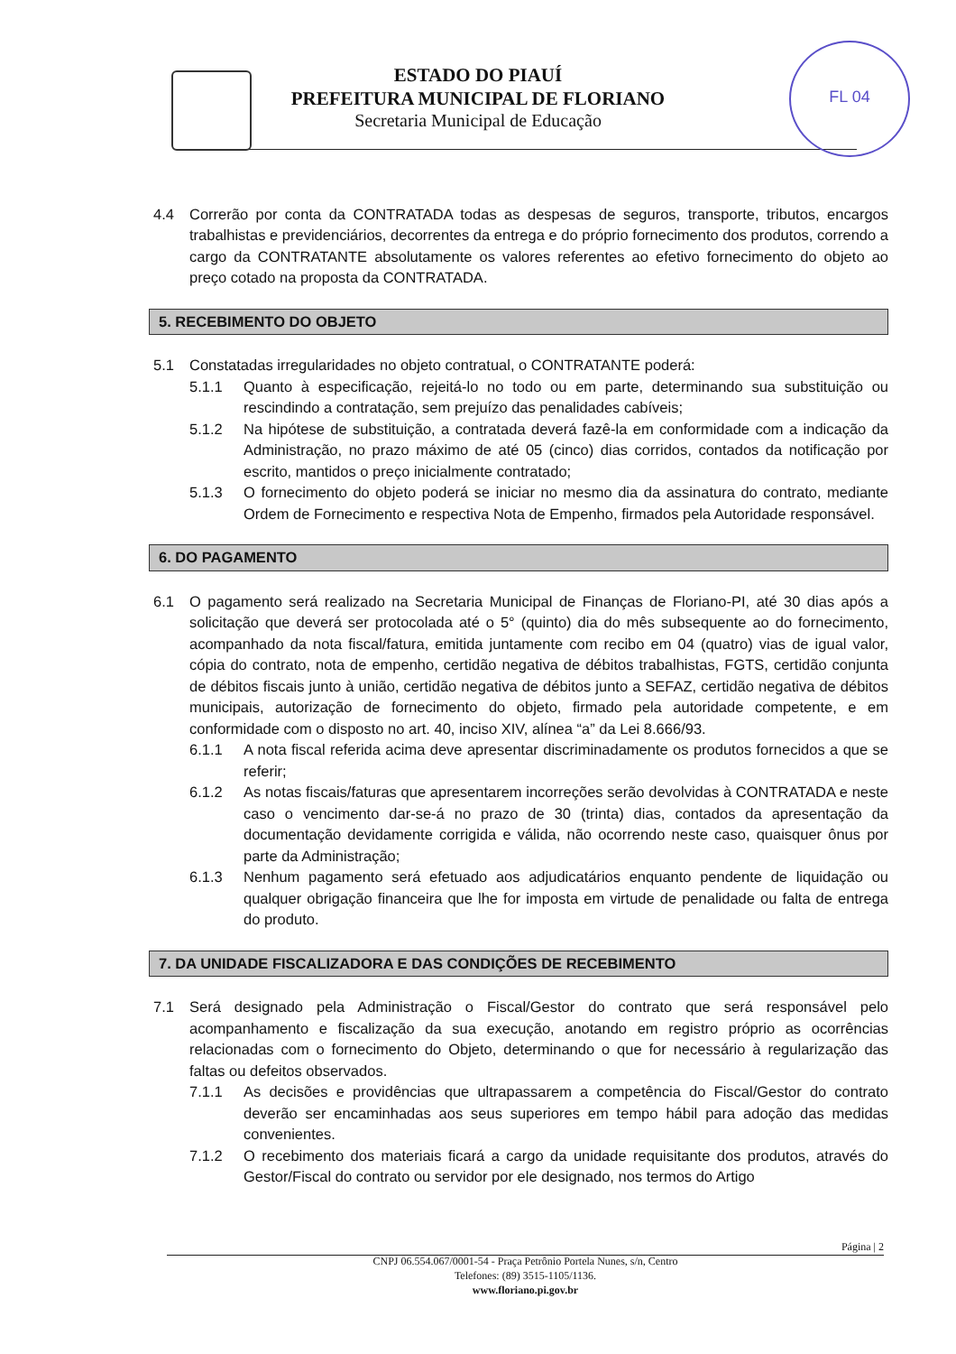FL 04
ESTADO DO PIAUÍ
PREFEITURA MUNICIPAL DE FLORIANO
Secretaria Municipal de Educação
4.4 Correrão por conta da CONTRATADA todas as despesas de seguros, transporte, tributos, encargos trabalhistas e previdenciários, decorrentes da entrega e do próprio fornecimento dos produtos, correndo a cargo da CONTRATANTE absolutamente os valores referentes ao efetivo fornecimento do objeto ao preço cotado na proposta da CONTRATADA.
5. RECEBIMENTO DO OBJETO
5.1 Constatadas irregularidades no objeto contratual, o CONTRATANTE poderá:
5.1.1 Quanto à especificação, rejeitá-lo no todo ou em parte, determinando sua substituição ou rescindindo a contratação, sem prejuízo das penalidades cabíveis;
5.1.2 Na hipótese de substituição, a contratada deverá fazê-la em conformidade com a indicação da Administração, no prazo máximo de até 05 (cinco) dias corridos, contados da notificação por escrito, mantidos o preço inicialmente contratado;
5.1.3 O fornecimento do objeto poderá se iniciar no mesmo dia da assinatura do contrato, mediante Ordem de Fornecimento e respectiva Nota de Empenho, firmados pela Autoridade responsável.
6. DO PAGAMENTO
6.1 O pagamento será realizado na Secretaria Municipal de Finanças de Floriano-PI, até 30 dias após a solicitação que deverá ser protocolada até o 5° (quinto) dia do mês subsequente ao do fornecimento, acompanhado da nota fiscal/fatura, emitida juntamente com recibo em 04 (quatro) vias de igual valor, cópia do contrato, nota de empenho, certidão negativa de débitos trabalhistas, FGTS, certidão conjunta de débitos fiscais junto à união, certidão negativa de débitos junto a SEFAZ, certidão negativa de débitos municipais, autorização de fornecimento do objeto, firmado pela autoridade competente, e em conformidade com o disposto no art. 40, inciso XIV, alínea “a” da Lei 8.666/93.
6.1.1 A nota fiscal referida acima deve apresentar discriminadamente os produtos fornecidos a que se referir;
6.1.2 As notas fiscais/faturas que apresentarem incorreções serão devolvidas à CONTRATADA e neste caso o vencimento dar-se-á no prazo de 30 (trinta) dias, contados da apresentação da documentação devidamente corrigida e válida, não ocorrendo neste caso, quaisquer ônus por parte da Administração;
6.1.3 Nenhum pagamento será efetuado aos adjudicatários enquanto pendente de liquidação ou qualquer obrigação financeira que lhe for imposta em virtude de penalidade ou falta de entrega do produto.
7. DA UNIDADE FISCALIZADORA E DAS CONDIÇÕES DE RECEBIMENTO
7.1 Será designado pela Administração o Fiscal/Gestor do contrato que será responsável pelo acompanhamento e fiscalização da sua execução, anotando em registro próprio as ocorrências relacionadas com o fornecimento do Objeto, determinando o que for necessário à regularização das faltas ou defeitos observados.
7.1.1 As decisões e providências que ultrapassarem a competência do Fiscal/Gestor do contrato deverão ser encaminhadas aos seus superiores em tempo hábil para adoção das medidas convenientes.
7.1.2 O recebimento dos materiais ficará a cargo da unidade requisitante dos produtos, através do Gestor/Fiscal do contrato ou servidor por ele designado, nos termos do Artigo
Página | 2
CNPJ 06.554.067/0001-54 - Praça Petrônio Portela Nunes, s/n, Centro
Telefones: (89) 3515-1105/1136.
www.floriano.pi.gov.br